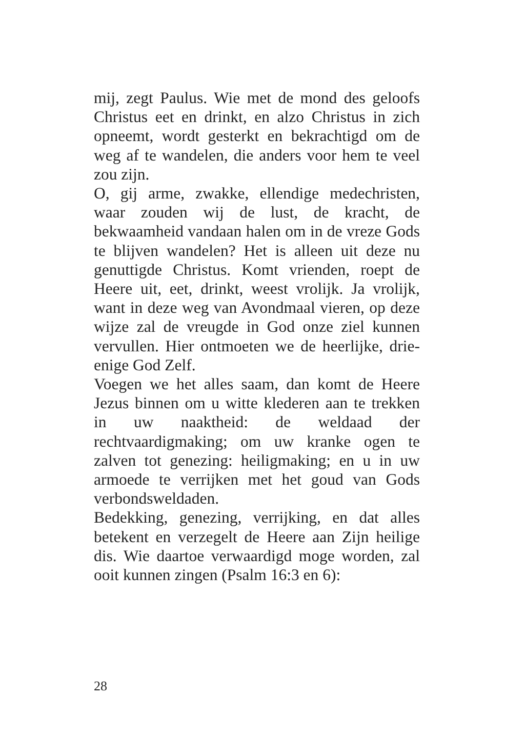mij, zegt Paulus. Wie met de mond des geloofs Christus eet en drinkt, en alzo Christus in zich opneemt, wordt gesterkt en bekrachtigd om de weg af te wandelen, die anders voor hem te veel zou zijn.
O, gij arme, zwakke, ellendige medechristen, waar zouden wij de lust, de kracht, de bekwaamheid vandaan halen om in de vreze Gods te blijven wandelen? Het is alleen uit deze nu genuttigde Christus. Komt vrienden, roept de Heere uit, eet, drinkt, weest vrolijk. Ja vrolijk, want in deze weg van Avondmaal vieren, op deze wijze zal de vreugde in God onze ziel kunnen vervullen. Hier ontmoeten we de heerlijke, drie-enige God Zelf.
Voegen we het alles saam, dan komt de Heere Jezus binnen om u witte klederen aan te trekken in uw naaktheid: de weldaad der rechtvaardigmaking; om uw kranke ogen te zalven tot genezing: heiligmaking; en u in uw armoede te verrijken met het goud van Gods verbondsweldaden.
Bedekking, genezing, verrijking, en dat alles betekent en verzegelt de Heere aan Zijn heilige dis. Wie daartoe verwaardigd moge worden, zal ooit kunnen zingen (Psalm 16:3 en 6):
28